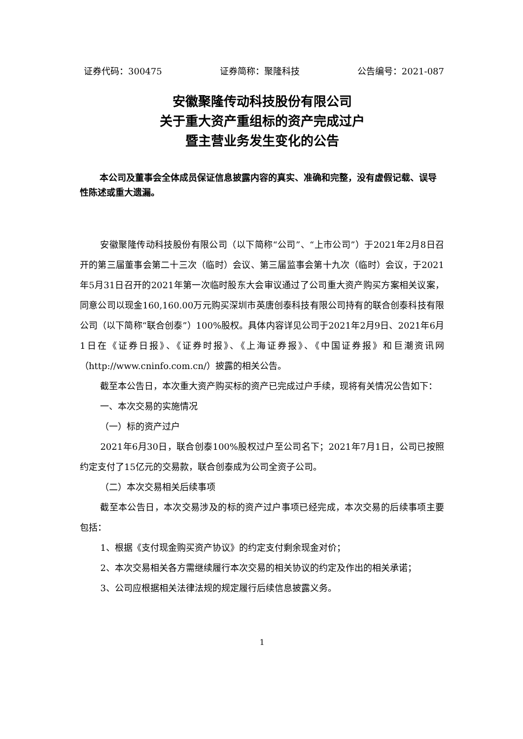证券代码：300475 证券简称：聚隆科技 公告编号：2021-087
安徽聚隆传动科技股份有限公司
关于重大资产重组标的资产完成过户
暨主营业务发生变化的公告
本公司及董事会全体成员保证信息披露内容的真实、准确和完整，没有虚假记载、误导性陈述或重大遗漏。
安徽聚隆传动科技股份有限公司（以下简称“公司”、“上市公司”）于2021年2月8日召开的第三届董事会第二十三次（临时）会议、第三届监事会第十九次（临时）会议，于2021年5月31日召开的2021年第一次临时股东大会审议通过了公司重大资产购买方案相关议案，同意公司以现金160,160.00万元购买深圳市英唐创泰科技有限公司持有的联合创泰科技有限公司（以下简称“联合创泰”）100%股权。具体内容详见公司于2021年2月9日、2021年6月1日在《证券日报》、《证券时报》、《上海证券报》、《中国证券报》和巨潮资讯网（http://www.cninfo.com.cn/）披露的相关公告。
截至本公告日，本次重大资产购买标的资产已完成过户手续，现将有关情况公告如下：
一、本次交易的实施情况
（一）标的资产过户
2021年6月30日，联合创泰100%股权过户至公司名下；2021年7月1日，公司已按照约定支付了15亿元的交易款，联合创泰成为公司全资子公司。
（二）本次交易相关后续事项
截至本公告日，本次交易涉及的标的资产过户事项已经完成，本次交易的后续事项主要包括：
1、根据《支付现金购买资产协议》的约定支付剩余现金对价；
2、本次交易相关各方需继续履行本次交易的相关协议的约定及作出的相关承诺；
3、公司应根据相关法律法规的规定履行后续信息披露义务。
1